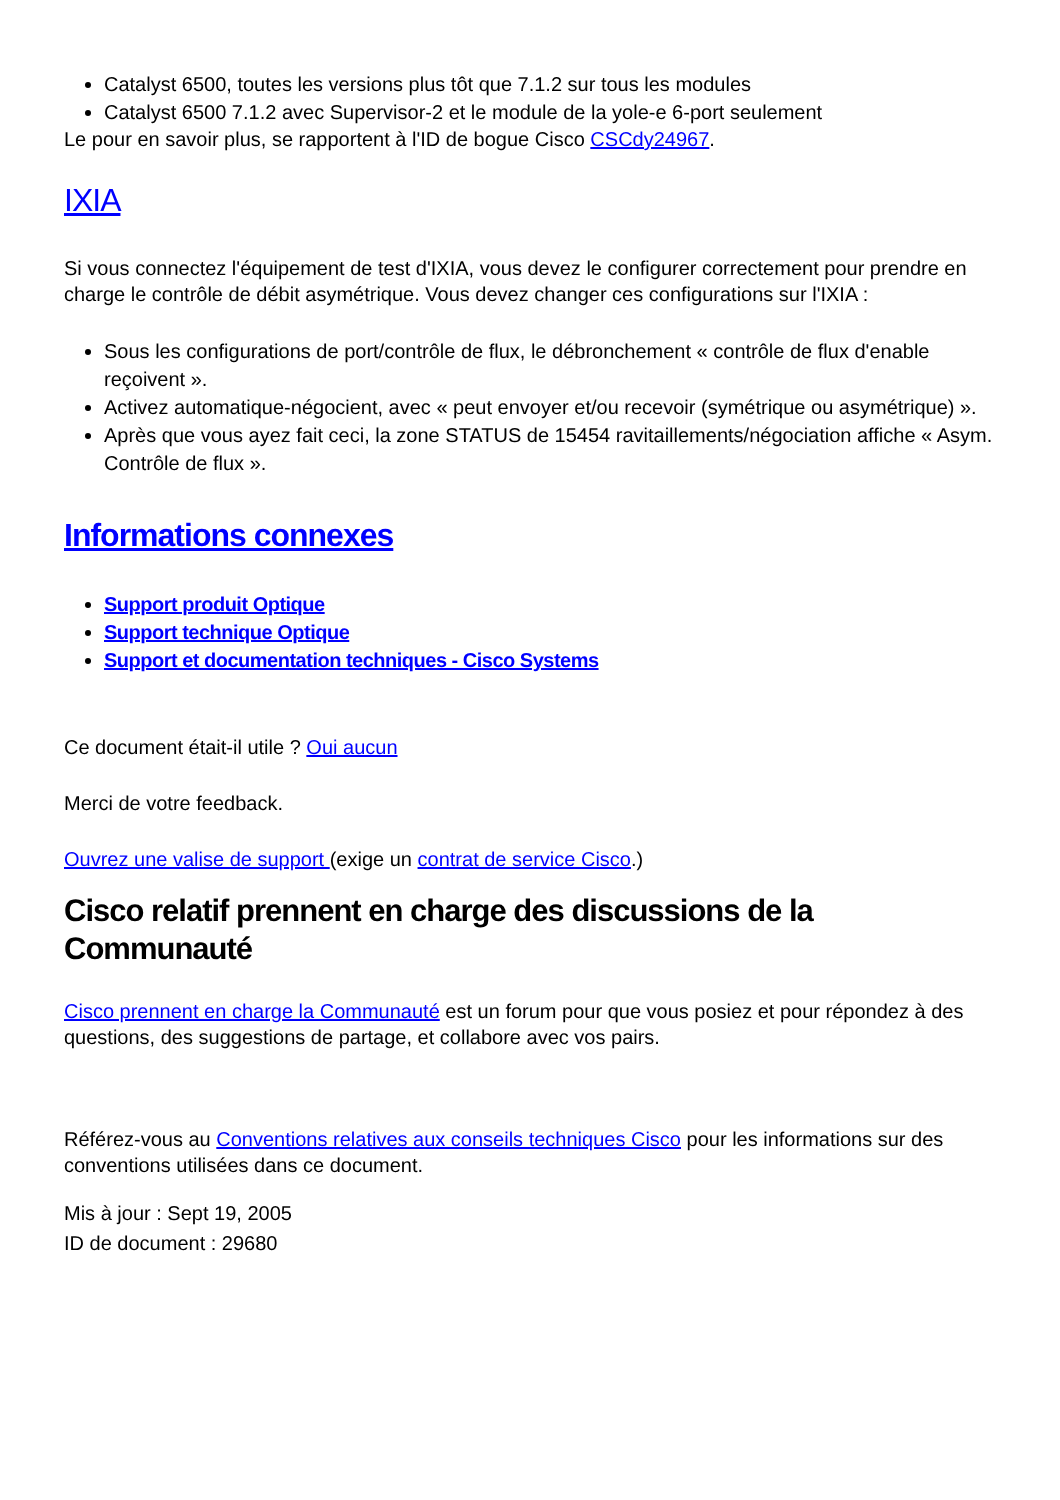Catalyst 6500, toutes les versions plus tôt que 7.1.2 sur tous les modules
Catalyst 6500 7.1.2 avec Supervisor-2 et le module de la yole-e 6-port seulement
Le pour en savoir plus, se rapportent à l'ID de bogue Cisco CSCdy24967.
IXIA
Si vous connectez l'équipement de test d'IXIA, vous devez le configurer correctement pour prendre en charge le contrôle de débit asymétrique. Vous devez changer ces configurations sur l'IXIA :
Sous les configurations de port/contrôle de flux, le débronchement « contrôle de flux d'enable reçoivent ».
Activez automatique-négocient, avec « peut envoyer et/ou recevoir (symétrique ou asymétrique) ».
Après que vous ayez fait ceci, la zone STATUS de 15454 ravitaillements/négociation affiche « Asym. Contrôle de flux ».
Informations connexes
Support produit Optique
Support technique Optique
Support et documentation techniques - Cisco Systems
Ce document était-il utile ? Oui aucun
Merci de votre feedback.
Ouvrez une valise de support (exige un contrat de service Cisco.)
Cisco relatif prennent en charge des discussions de la Communauté
Cisco prennent en charge la Communauté est un forum pour que vous posiez et pour répondez à des questions, des suggestions de partage, et collabore avec vos pairs.
Référez-vous au Conventions relatives aux conseils techniques Cisco pour les informations sur des conventions utilisées dans ce document.
Mis à jour : Sept 19, 2005
ID de document : 29680